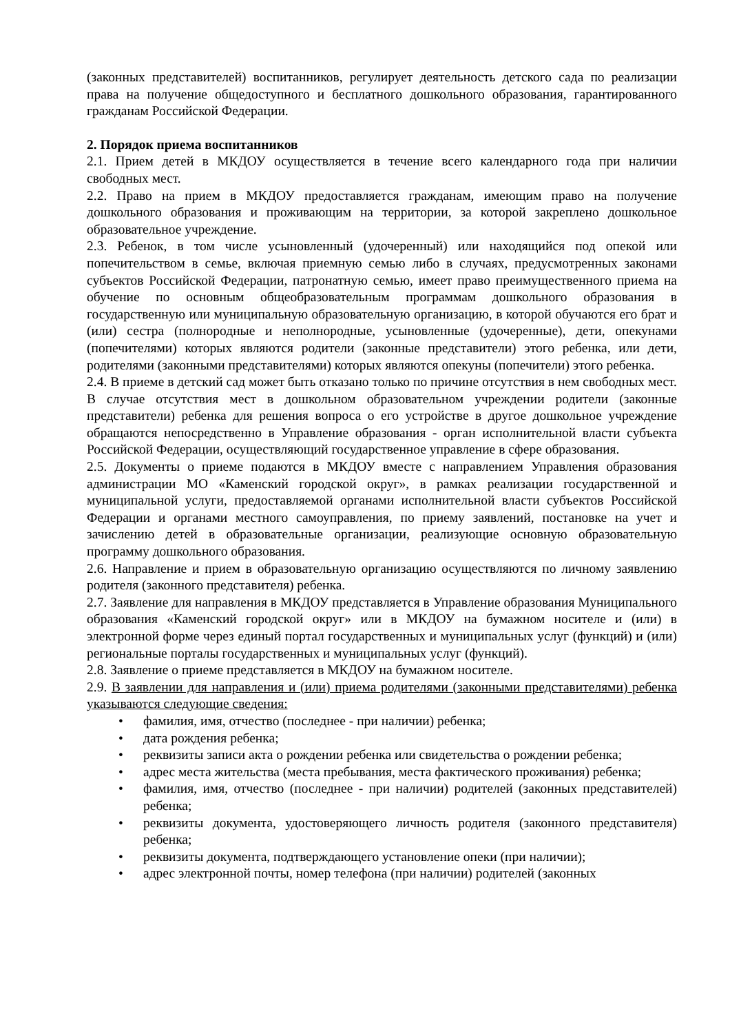(законных представителей) воспитанников, регулирует деятельность детского сада по реализации права на получение общедоступного и бесплатного дошкольного образования, гарантированного гражданам Российской Федерации.
2. Порядок приема воспитанников
2.1. Прием детей в МКДОУ осуществляется в течение всего календарного года при наличии свободных мест.
2.2. Право на прием в МКДОУ предоставляется гражданам, имеющим право на получение дошкольного образования и проживающим на территории, за которой закреплено дошкольное образовательное учреждение.
2.3. Ребенок, в том числе усыновленный (удочеренный) или находящийся под опекой или попечительством в семье, включая приемную семью либо в случаях, предусмотренных законами субъектов Российской Федерации, патронатную семью, имеет право преимущественного приема на обучение по основным общеобразовательным программам дошкольного образования в государственную или муниципальную образовательную организацию, в которой обучаются его брат и (или) сестра (полнородные и неполнородные, усыновленные (удочеренные), дети, опекунами (попечителями) которых являются родители (законные представители) этого ребенка, или дети, родителями (законными представителями) которых являются опекуны (попечители) этого ребенка.
2.4. В приеме в детский сад может быть отказано только по причине отсутствия в нем свободных мест. В случае отсутствия мест в дошкольном образовательном учреждении родители (законные представители) ребенка для решения вопроса о его устройстве в другое дошкольное учреждение обращаются непосредственно в Управление образования - орган исполнительной власти субъекта Российской Федерации, осуществляющий государственное управление в сфере образования.
2.5. Документы о приеме подаются в МКДОУ вместе с направлением Управления образования администрации МО «Каменский городской округ», в рамках реализации государственной и муниципальной услуги, предоставляемой органами исполнительной власти субъектов Российской Федерации и органами местного самоуправления, по приему заявлений, постановке на учет и зачислению детей в образовательные организации, реализующие основную образовательную программу дошкольного образования.
2.6. Направление и прием в образовательную организацию осуществляются по личному заявлению родителя (законного представителя) ребенка.
2.7. Заявление для направления в МКДОУ представляется в Управление образования Муниципального образования «Каменский городской округ» или в МКДОУ на бумажном носителе и (или) в электронной форме через единый портал государственных и муниципальных услуг (функций) и (или) региональные порталы государственных и муниципальных услуг (функций).
2.8. Заявление о приеме представляется в МКДОУ на бумажном носителе.
2.9. В заявлении для направления и (или) приема родителями (законными представителями) ребенка указываются следующие сведения:
• фамилия, имя, отчество (последнее - при наличии) ребенка;
• дата рождения ребенка;
• реквизиты записи акта о рождении ребенка или свидетельства о рождении ребенка;
• адрес места жительства (места пребывания, места фактического проживания) ребенка;
• фамилия, имя, отчество (последнее - при наличии) родителей (законных представителей) ребенка;
• реквизиты документа, удостоверяющего личность родителя (законного представителя) ребенка;
• реквизиты документа, подтверждающего установление опеки (при наличии);
• адрес электронной почты, номер телефона (при наличии) родителей (законных